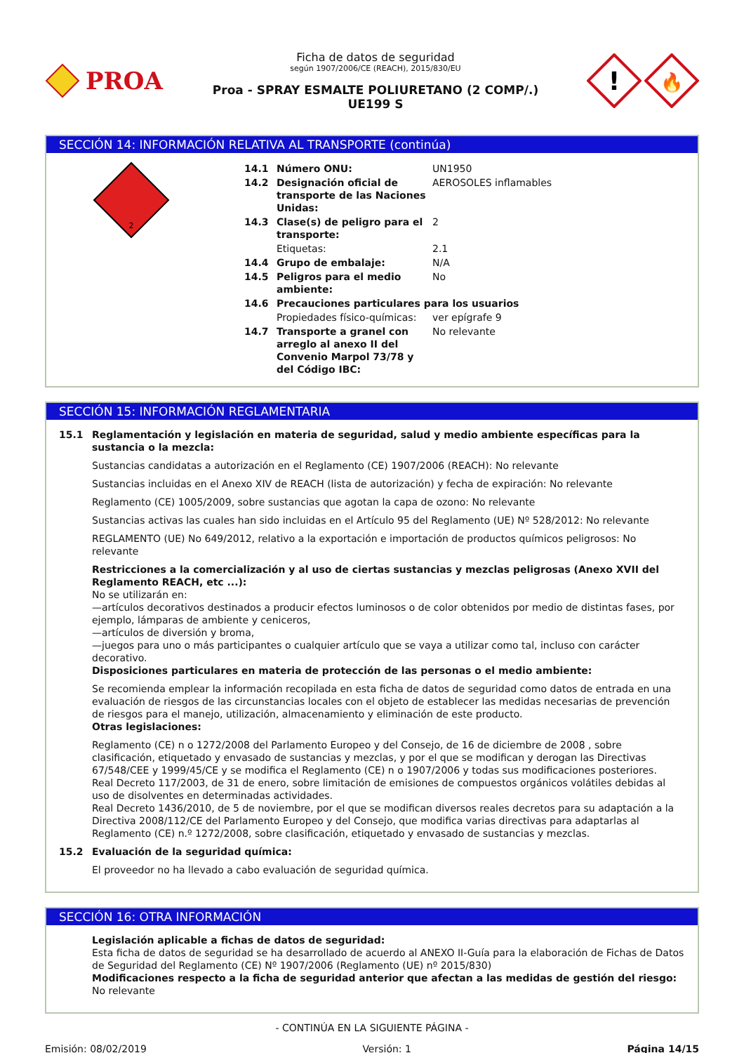PROA
Ficha de datos de seguridad
según 1907/2006/CE (REACH), 2015/830/EU
Proa - SPRAY ESMALTE POLIURETANO (2 COMP/.)
UE199 S
!
🔥
SECCIÓN 14: INFORMACIÓN RELATIVA AL TRANSPORTE (continúa)
2
| 14.1 | Número ONU: | UN1950 |
| 14.2 | Designación oficial de transporte de las Naciones Unidas: | AEROSOLES inflamables |
| 14.3 | Clase(s) de peligro para el transporte: | 2 |
| | Etiquetas: | 2.1 |
| 14.4 | Grupo de embalaje: | N/A |
| 14.5 | Peligros para el medio ambiente: | No |
| 14.6 | Precauciones particulares para los usuarios | |
| | Propiedades físico-químicas: | ver epígrafe 9 |
| 14.7 | Transporte a granel con arreglo al anexo II del Convenio Marpol 73/78 y del Código IBC: | No relevante |
SECCIÓN 15: INFORMACIÓN REGLAMENTARIA
15.1 Reglamentación y legislación en materia de seguridad, salud y medio ambiente específicas para la sustancia o la mezcla:
Sustancias candidatas a autorización en el Reglamento (CE) 1907/2006 (REACH): No relevante
Sustancias incluidas en el Anexo XIV de REACH (lista de autorización) y fecha de expiración: No relevante
Reglamento (CE) 1005/2009, sobre sustancias que agotan la capa de ozono: No relevante
Sustancias activas las cuales han sido incluidas en el Artículo 95 del Reglamento (UE) Nº 528/2012: No relevante
REGLAMENTO (UE) No 649/2012, relativo a la exportación e importación de productos químicos peligrosos: No relevante
Restricciones a la comercialización y al uso de ciertas sustancias y mezclas peligrosas (Anexo XVII del Reglamento REACH, etc ...):
No se utilizarán en:
—artículos decorativos destinados a producir efectos luminosos o de color obtenidos por medio de distintas fases, por ejemplo, lámparas de ambiente y ceniceros,
—artículos de diversión y broma,
—juegos para uno o más participantes o cualquier artículo que se vaya a utilizar como tal, incluso con carácter decorativo.
Disposiciones particulares en materia de protección de las personas o el medio ambiente:
Se recomienda emplear la información recopilada en esta ficha de datos de seguridad como datos de entrada en una evaluación de riesgos de las circunstancias locales con el objeto de establecer las medidas necesarias de prevención de riesgos para el manejo, utilización, almacenamiento y eliminación de este producto.
Otras legislaciones:
Reglamento (CE) n o 1272/2008 del Parlamento Europeo y del Consejo, de 16 de diciembre de 2008 , sobre clasificación, etiquetado y envasado de sustancias y mezclas, y por el que se modifican y derogan las Directivas 67/548/CEE y 1999/45/CE y se modifica el Reglamento (CE) n o 1907/2006 y todas sus modificaciones posteriores.
Real Decreto 117/2003, de 31 de enero, sobre limitación de emisiones de compuestos orgánicos volátiles debidas al uso de disolventes en determinadas actividades.
Real Decreto 1436/2010, de 5 de noviembre, por el que se modifican diversos reales decretos para su adaptación a la Directiva 2008/112/CE del Parlamento Europeo y del Consejo, que modifica varias directivas para adaptarlas al Reglamento (CE) n.º 1272/2008, sobre clasificación, etiquetado y envasado de sustancias y mezclas.
15.2 Evaluación de la seguridad química:
El proveedor no ha llevado a cabo evaluación de seguridad química.
SECCIÓN 16: OTRA INFORMACIÓN
Legislación aplicable a fichas de datos de seguridad:
Esta ficha de datos de seguridad se ha desarrollado de acuerdo al ANEXO II-Guía para la elaboración de Fichas de Datos de Seguridad del Reglamento (CE) Nº 1907/2006 (Reglamento (UE) nº 2015/830)
Modificaciones respecto a la ficha de seguridad anterior que afectan a las medidas de gestión del riesgo:
No relevante
- CONTINÚA EN LA SIGUIENTE PÁGINA -
Emisión: 08/02/2019 Versión: 1 Página 14/15